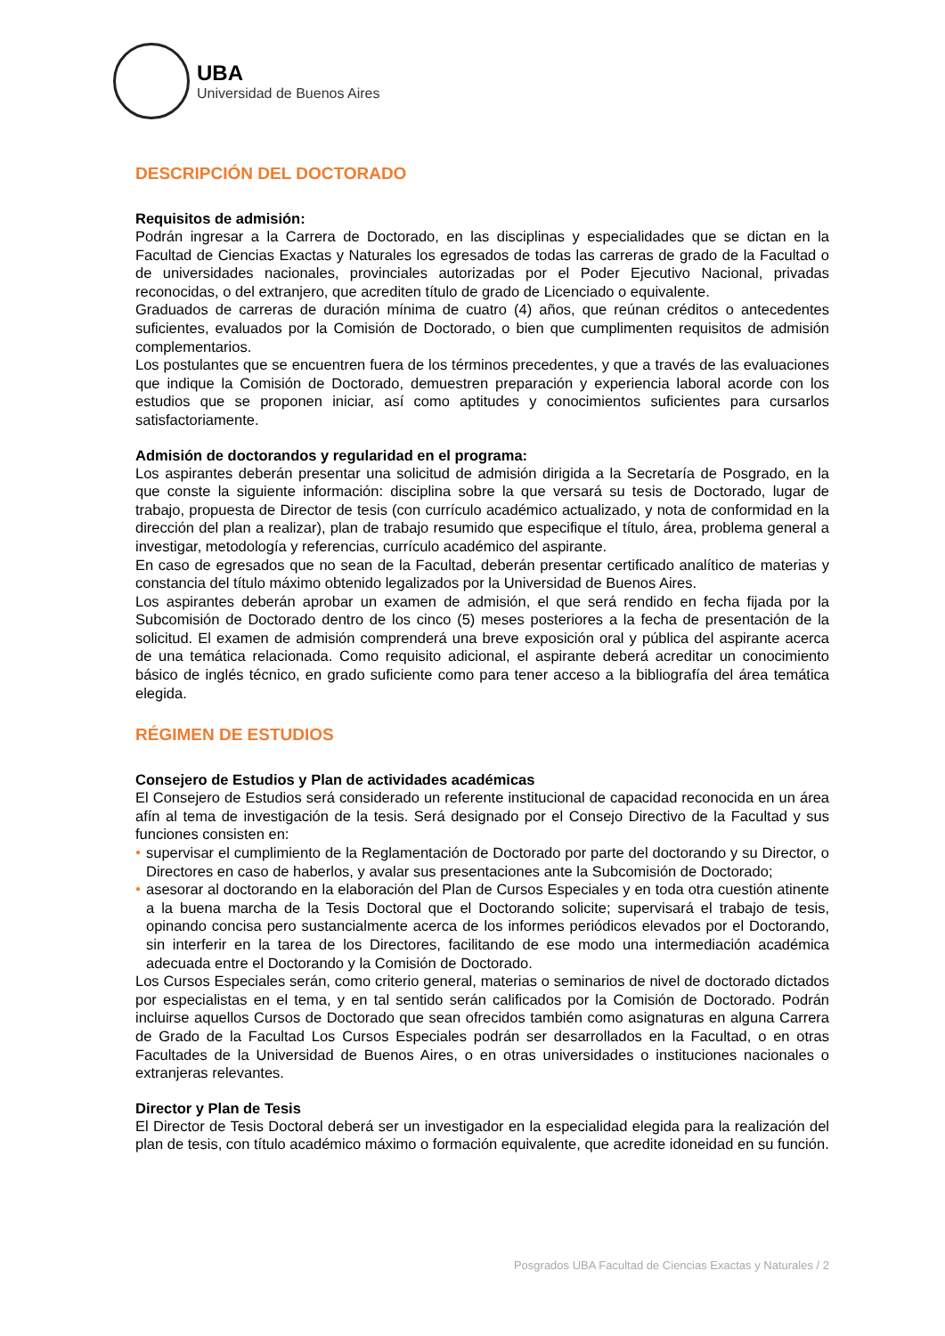UBA
Universidad de Buenos Aires
DESCRIPCIÓN DEL DOCTORADO
Requisitos de admisión:
Podrán ingresar a la Carrera de Doctorado, en las disciplinas y especialidades que se dictan en la Facultad de Ciencias Exactas y Naturales los egresados de todas las carreras de grado de la Facultad o de universidades nacionales, provinciales autorizadas por el Poder Ejecutivo Nacional, privadas reconocidas, o del extranjero, que acrediten título de grado de Licenciado o equivalente.
Graduados de carreras de duración mínima de cuatro (4) años, que reúnan créditos o antecedentes suficientes, evaluados por la Comisión de Doctorado, o bien que cumplimenten requisitos de admisión complementarios.
Los postulantes que se encuentren fuera de los términos precedentes, y que a través de las evaluaciones que indique la Comisión de Doctorado, demuestren preparación y experiencia laboral acorde con los estudios que se proponen iniciar, así como aptitudes y conocimientos suficientes para cursarlos satisfactoriamente.
Admisión de doctorandos y regularidad en el programa:
Los aspirantes deberán presentar una solicitud de admisión dirigida a la Secretaría de Posgrado, en la que conste la siguiente información: disciplina sobre la que versará su tesis de Doctorado, lugar de trabajo, propuesta de Director de tesis (con currículo académico actualizado, y nota de conformidad en la dirección del plan a realizar), plan de trabajo resumido que especifique el título, área, problema general a investigar, metodología y referencias, currículo académico del aspirante.
En caso de egresados que no sean de la Facultad, deberán presentar certificado analítico de materias y constancia del título máximo obtenido legalizados por la Universidad de Buenos Aires.
Los aspirantes deberán aprobar un examen de admisión, el que será rendido en fecha fijada por la Subcomisión de Doctorado dentro de los cinco (5) meses posteriores a la fecha de presentación de la solicitud. El examen de admisión comprenderá una breve exposición oral y pública del aspirante acerca de una temática relacionada. Como requisito adicional, el aspirante deberá acreditar un conocimiento básico de inglés técnico, en grado suficiente como para tener acceso a la bibliografía del área temática elegida.
RÉGIMEN DE ESTUDIOS
Consejero de Estudios y Plan de actividades académicas
El Consejero de Estudios será considerado un referente institucional de capacidad reconocida en un área afín al tema de investigación de la tesis. Será designado por el Consejo Directivo de la Facultad y sus funciones consisten en:
● supervisar el cumplimiento de la Reglamentación de Doctorado por parte del doctorando y su Director, o Directores en caso de haberlos, y avalar sus presentaciones ante la Subcomisión de Doctorado;
● asesorar al doctorando en la elaboración del Plan de Cursos Especiales y en toda otra cuestión atinente a la buena marcha de la Tesis Doctoral que el Doctorando solicite; supervisará el trabajo de tesis, opinando concisa pero sustancialmente acerca de los informes periódicos elevados por el Doctorando, sin interferir en la tarea de los Directores, facilitando de ese modo una intermediación académica adecuada entre el Doctorando y la Comisión de Doctorado.
Los Cursos Especiales serán, como criterio general, materias o seminarios de nivel de doctorado dictados por especialistas en el tema, y en tal sentido serán calificados por la Comisión de Doctorado. Podrán incluirse aquellos Cursos de Doctorado que sean ofrecidos también como asignaturas en alguna Carrera de Grado de la Facultad Los Cursos Especiales podrán ser desarrollados en la Facultad, o en otras Facultades de la Universidad de Buenos Aires, o en otras universidades o instituciones nacionales o extranjeras relevantes.
Director y Plan de Tesis
El Director de Tesis Doctoral deberá ser un investigador en la especialidad elegida para la realización del plan de tesis, con título académico máximo o formación equivalente, que acredite idoneidad en su función.
Posgrados UBA Facultad de Ciencias Exactas y Naturales / 2